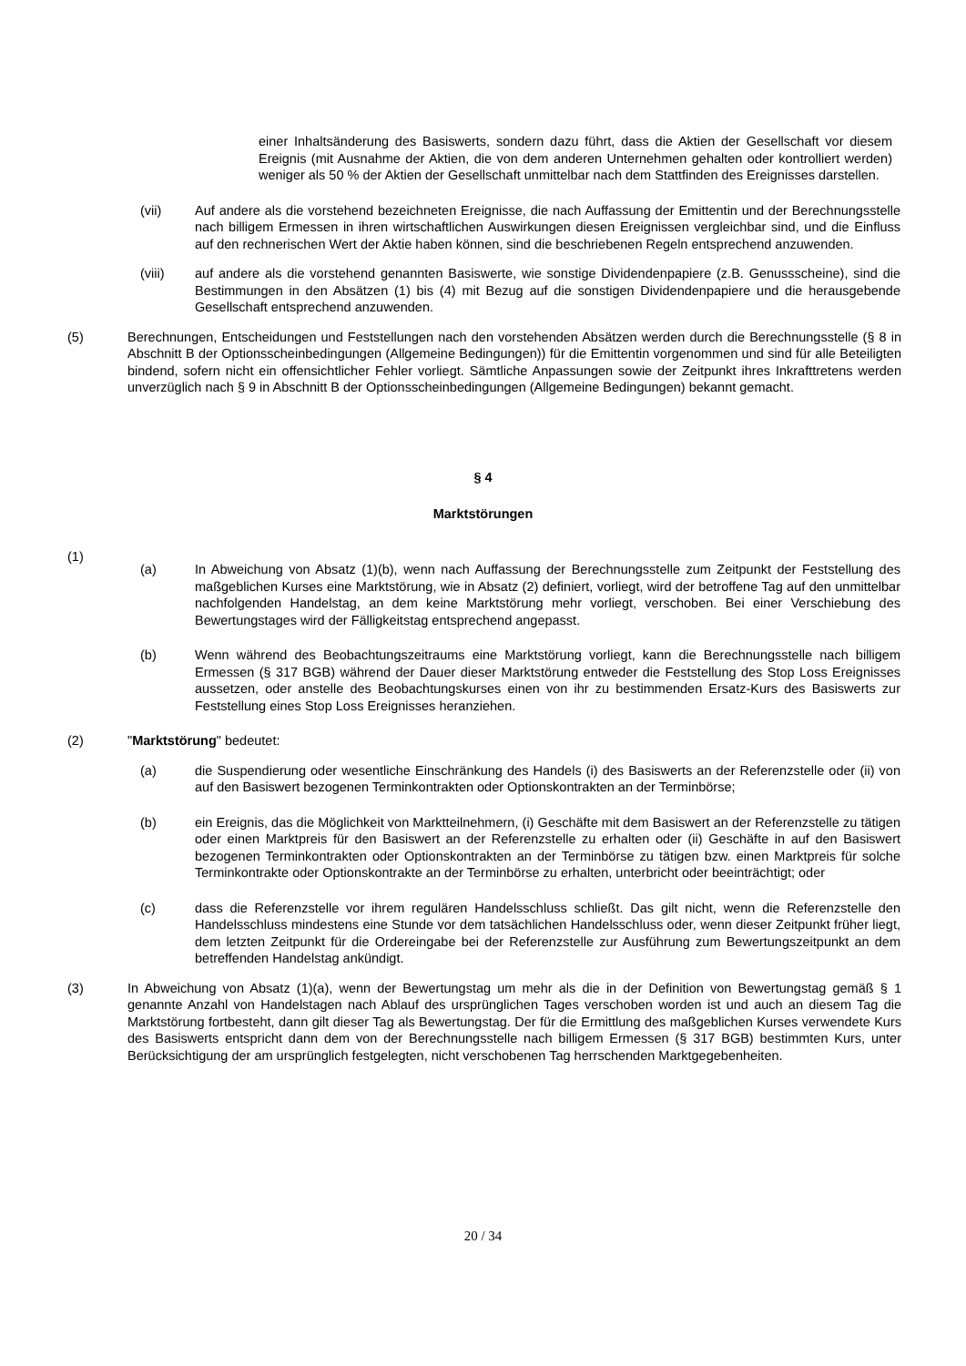einer Inhaltsänderung des Basiswerts, sondern dazu führt, dass die Aktien der Gesellschaft vor diesem Ereignis (mit Ausnahme der Aktien, die von dem anderen Unternehmen gehalten oder kontrolliert werden) weniger als 50 % der Aktien der Gesellschaft unmittelbar nach dem Stattfinden des Ereignisses darstellen.
(vii) Auf andere als die vorstehend bezeichneten Ereignisse, die nach Auffassung der Emittentin und der Berechnungsstelle nach billigem Ermessen in ihren wirtschaftlichen Auswirkungen diesen Ereignissen vergleichbar sind, und die Einfluss auf den rechnerischen Wert der Aktie haben können, sind die beschriebenen Regeln entsprechend anzuwenden.
(viii) auf andere als die vorstehend genannten Basiswerte, wie sonstige Dividendenpapiere (z.B. Genussscheine), sind die Bestimmungen in den Absätzen (1) bis (4) mit Bezug auf die sonstigen Dividendenpapiere und die herausgebende Gesellschaft entsprechend anzuwenden.
(5) Berechnungen, Entscheidungen und Feststellungen nach den vorstehenden Absätzen werden durch die Berechnungsstelle (§ 8 in Abschnitt B der Optionsscheinbedingungen (Allgemeine Bedingungen)) für die Emittentin vorgenommen und sind für alle Beteiligten bindend, sofern nicht ein offensichtlicher Fehler vorliegt. Sämtliche Anpassungen sowie der Zeitpunkt ihres Inkrafttretens werden unverzüglich nach § 9 in Abschnitt B der Optionsscheinbedingungen (Allgemeine Bedingungen) bekannt gemacht.
§ 4
Marktstörungen
(1)
(a) In Abweichung von Absatz (1)(b), wenn nach Auffassung der Berechnungsstelle zum Zeitpunkt der Feststellung des maßgeblichen Kurses eine Marktstörung, wie in Absatz (2) definiert, vorliegt, wird der betroffene Tag auf den unmittelbar nachfolgenden Handelstag, an dem keine Marktstörung mehr vorliegt, verschoben. Bei einer Verschiebung des Bewertungstages wird der Fälligkeitstag entsprechend angepasst.
(b) Wenn während des Beobachtungszeitraums eine Marktstörung vorliegt, kann die Berechnungsstelle nach billigem Ermessen (§ 317 BGB) während der Dauer dieser Marktstörung entweder die Feststellung des Stop Loss Ereignisses aussetzen, oder anstelle des Beobachtungskurses einen von ihr zu bestimmenden Ersatz-Kurs des Basiswerts zur Feststellung eines Stop Loss Ereignisses heranziehen.
(2) "Marktstörung" bedeutet:
(a) die Suspendierung oder wesentliche Einschränkung des Handels (i) des Basiswerts an der Referenzstelle oder (ii) von auf den Basiswert bezogenen Terminkontrakten oder Optionskontrakten an der Terminbörse;
(b) ein Ereignis, das die Möglichkeit von Marktteilnehmern, (i) Geschäfte mit dem Basiswert an der Referenzstelle zu tätigen oder einen Marktpreis für den Basiswert an der Referenzstelle zu erhalten oder (ii) Geschäfte in auf den Basiswert bezogenen Terminkontrakten oder Optionskontrakten an der Terminbörse zu tätigen bzw. einen Marktpreis für solche Terminkontrakte oder Optionskontrakte an der Terminbörse zu erhalten, unterbricht oder beeinträchtigt; oder
(c) dass die Referenzstelle vor ihrem regulären Handelsschluss schließt. Das gilt nicht, wenn die Referenzstelle den Handelsschluss mindestens eine Stunde vor dem tatsächlichen Handelsschluss oder, wenn dieser Zeitpunkt früher liegt, dem letzten Zeitpunkt für die Ordereingabe bei der Referenzstelle zur Ausführung zum Bewertungszeitpunkt an dem betreffenden Handelstag ankündigt.
(3) In Abweichung von Absatz (1)(a), wenn der Bewertungstag um mehr als die in der Definition von Bewertungstag gemäß § 1 genannte Anzahl von Handelstagen nach Ablauf des ursprünglichen Tages verschoben worden ist und auch an diesem Tag die Marktstörung fortbesteht, dann gilt dieser Tag als Bewertungstag. Der für die Ermittlung des maßgeblichen Kurses verwendete Kurs des Basiswerts entspricht dann dem von der Berechnungsstelle nach billigem Ermessen (§ 317 BGB) bestimmten Kurs, unter Berücksichtigung der am ursprünglich festgelegten, nicht verschobenen Tag herrschenden Marktgegebenheiten.
20 / 34